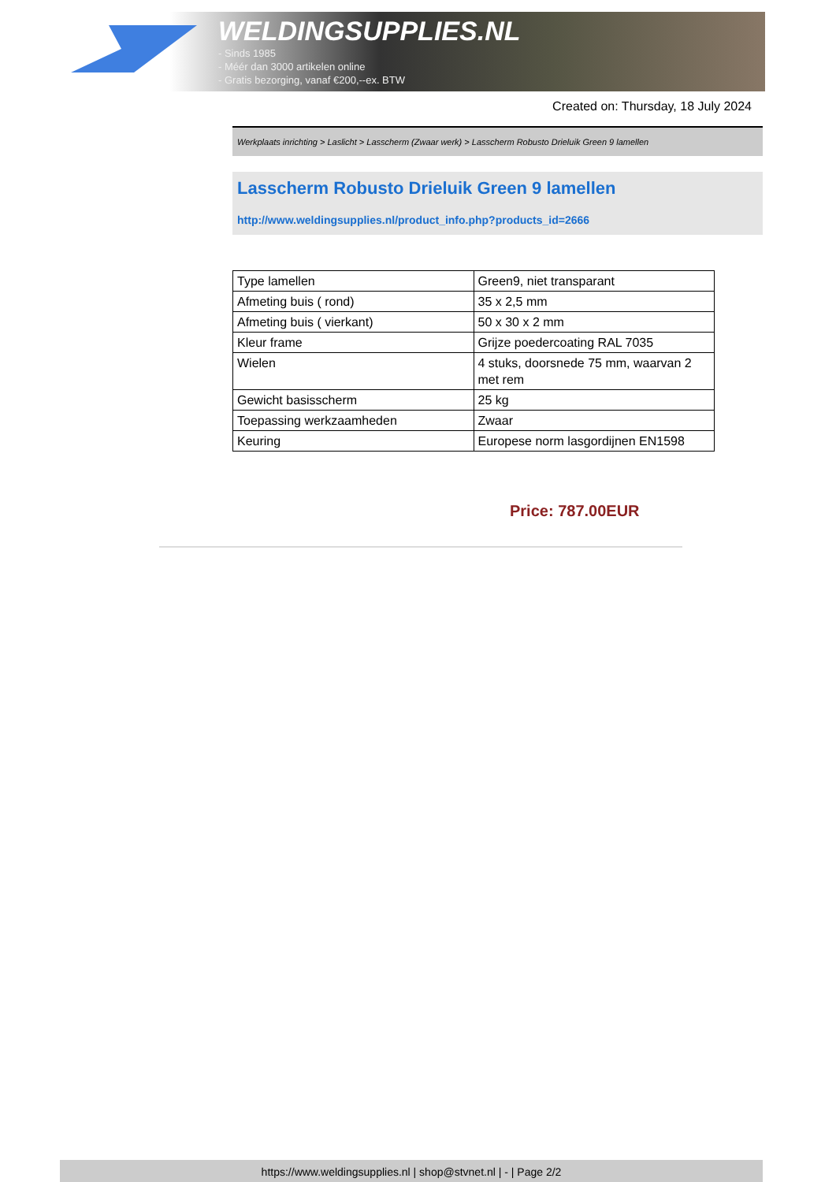WELDINGSUPPLIES.NL
- Sinds 1985
- Méér dan 3000 artikelen online
- Gratis bezorging, vanaf €200,--ex. BTW
Created on: Thursday, 18 July 2024
Werkplaats inrichting > Laslicht > Lasscherm (Zwaar werk) > Lasscherm Robusto Drieluik Green 9 lamellen
Lasscherm Robusto Drieluik Green 9 lamellen
http://www.weldingsupplies.nl/product_info.php?products_id=2666
| Type lamellen | Green9, niet transparant |
| Afmeting buis ( rond) | 35 x 2,5 mm |
| Afmeting buis ( vierkant) | 50 x 30 x 2 mm |
| Kleur frame | Grijze poedercoating RAL 7035 |
| Wielen | 4 stuks, doorsnede 75 mm, waarvan 2 met rem |
| Gewicht basisscherm | 25 kg |
| Toepassing werkzaamheden | Zwaar |
| Keuring | Europese norm lasgordijnen EN1598 |
Price: 787.00EUR
https://www.weldingsupplies.nl | shop@stvnet.nl | - | Page 2/2